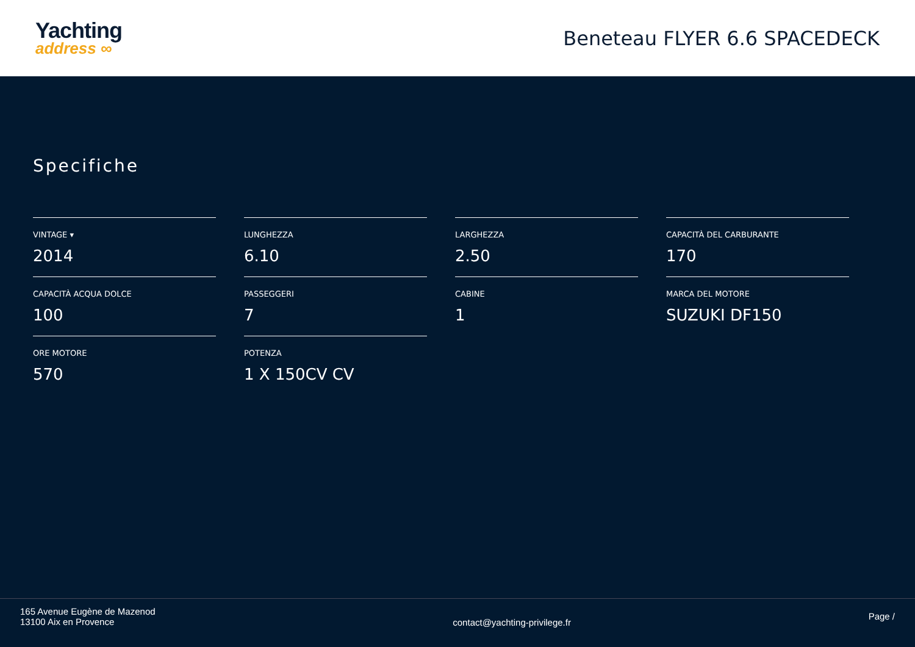Yachting
address ∞
Beneteau FLYER 6.6 SPACEDECK
Specifiche
VINTAGE ▾
2014
LUNGHEZZA
6.10
LARGHEZZA
2.50
CAPACITÀ DEL CARBURANTE
170
CAPACITÀ ACQUA DOLCE
100
PASSEGGERI
7
CABINE
1
MARCA DEL MOTORE
SUZUKI DF150
ORE MOTORE
570
POTENZA
1 X 150CV CV
165 Avenue Eugène de Mazenod
13100 Aix en Provence
contact@yachting-privilege.fr
Page /